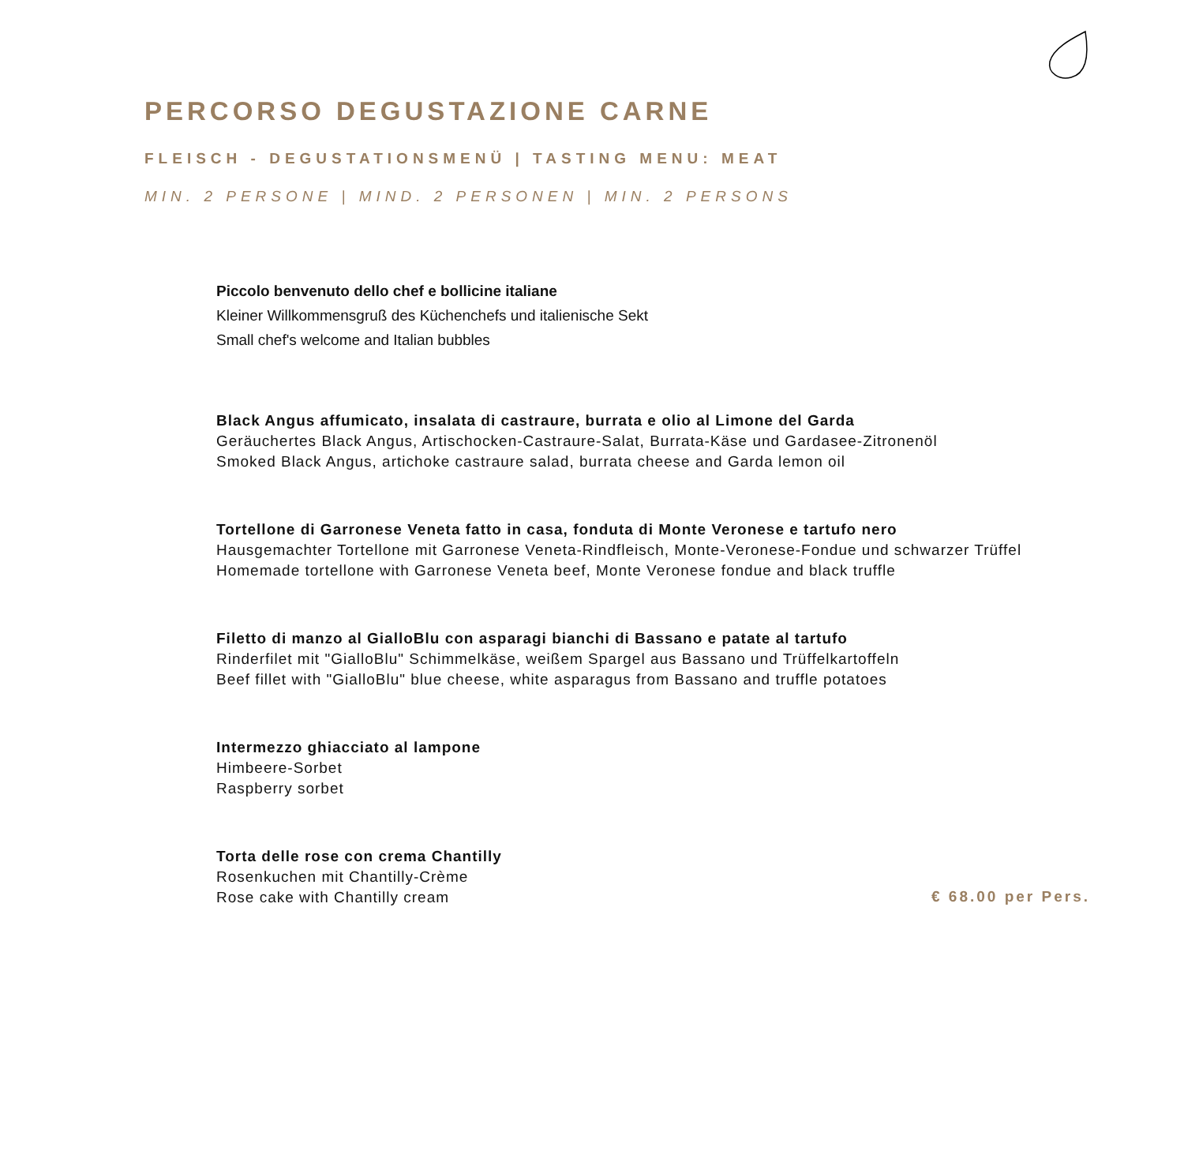PERCORSO DEGUSTAZIONE CARNE
FLEISCH - DEGUSTATIONSMENÜ | TASTING MENU: MEAT
MIN. 2 PERSONE | MIND. 2 PERSONEN | MIN. 2 PERSONS
Piccolo benvenuto dello chef e bollicine italiane
Kleiner Willkommensgruß des Küchenchefs und italienische Sekt
Small chef's welcome and Italian bubbles
Black Angus affumicato, insalata di castraure, burrata e olio al Limone del Garda
Geräuchertes Black Angus, Artischocken-Castraure-Salat, Burrata-Käse und Gardasee-Zitronenöl
Smoked Black Angus, artichoke castraure salad, burrata cheese and Garda lemon oil
Tortellone di Garronese Veneta fatto in casa, fonduta di Monte Veronese e tartufo nero
Hausgemachter Tortellone mit Garronese Veneta-Rindfleisch, Monte-Veronese-Fondue und schwarzer Trüffel
Homemade tortellone with Garronese Veneta beef, Monte Veronese fondue and black truffle
Filetto di manzo al GialloBlu con asparagi bianchi di Bassano e patate al tartufo
Rinderfilet mit "GialloBlu" Schimmelkäse, weißem Spargel aus Bassano und Trüffelkartoffeln
Beef fillet with "GialloBlu" blue cheese, white asparagus from Bassano and truffle potatoes
Intermezzo ghiacciato al lampone
Himbeere-Sorbet
Raspberry sorbet
Torta delle rose con crema Chantilly
Rosenkuchen mit Chantilly-Crème
Rose cake with Chantilly cream
€ 68.00 per Pers.